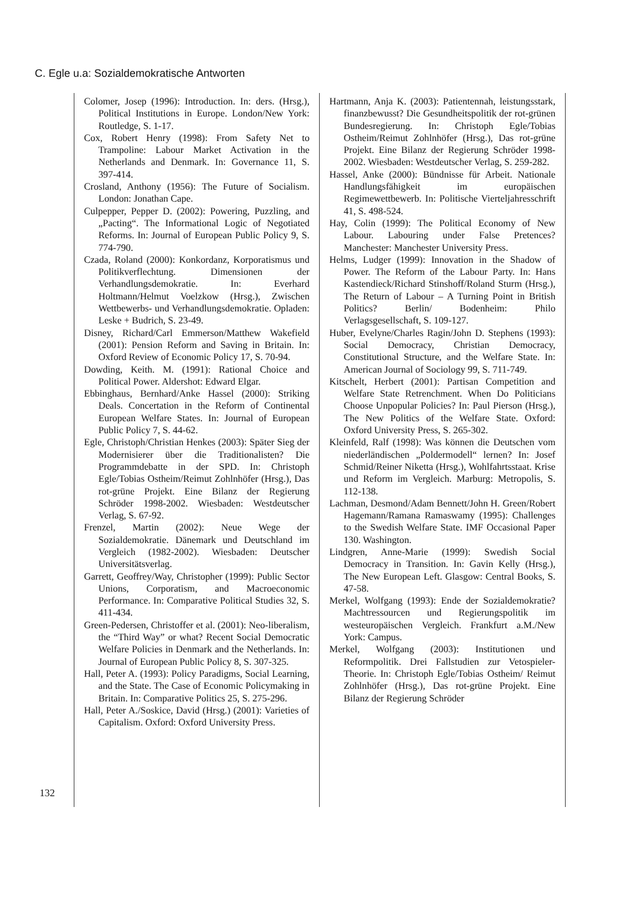C. Egle u.a: Sozialdemokratische Antworten
Colomer, Josep (1996): Introduction. In: ders. (Hrsg.), Political Institutions in Europe. London/New York: Routledge, S. 1-17.
Cox, Robert Henry (1998): From Safety Net to Trampoline: Labour Market Activation in the Netherlands and Denmark. In: Governance 11, S. 397-414.
Crosland, Anthony (1956): The Future of Socialism. London: Jonathan Cape.
Culpepper, Pepper D. (2002): Powering, Puzzling, and „Pacting“. The Informational Logic of Negotiated Reforms. In: Journal of European Public Policy 9, S. 774-790.
Czada, Roland (2000): Konkordanz, Korporatismus und Politikverflechtung. Dimensionen der Verhandlungsdemokratie. In: Everhard Holtmann/Helmut Voelzkow (Hrsg.), Zwischen Wettbewerbs- und Verhandlungsdemokratie. Opladen: Leske + Budrich, S. 23-49.
Disney, Richard/Carl Emmerson/Matthew Wakefield (2001): Pension Reform and Saving in Britain. In: Oxford Review of Economic Policy 17, S. 70-94.
Dowding, Keith. M. (1991): Rational Choice and Political Power. Aldershot: Edward Elgar.
Ebbinghaus, Bernhard/Anke Hassel (2000): Striking Deals. Concertation in the Reform of Continental European Welfare States. In: Journal of European Public Policy 7, S. 44-62.
Egle, Christoph/Christian Henkes (2003): Später Sieg der Modernisierer über die Traditionalisten? Die Programmdebatte in der SPD. In: Christoph Egle/Tobias Ostheim/Reimut Zohlnhöfer (Hrsg.), Das rot-grüne Projekt. Eine Bilanz der Regierung Schröder 1998-2002. Wiesbaden: Westdeutscher Verlag, S. 67-92.
Frenzel, Martin (2002): Neue Wege der Sozialdemokratie. Dänemark und Deutschland im Vergleich (1982-2002). Wiesbaden: Deutscher Universitätsverlag.
Garrett, Geoffrey/Way, Christopher (1999): Public Sector Unions, Corporatism, and Macroeconomic Performance. In: Comparative Political Studies 32, S. 411-434.
Green-Pedersen, Christoffer et al. (2001): Neo-liberalism, the “Third Way” or what? Recent Social Democratic Welfare Policies in Denmark and the Netherlands. In: Journal of European Public Policy 8, S. 307-325.
Hall, Peter A. (1993): Policy Paradigms, Social Learning, and the State. The Case of Economic Policymaking in Britain. In: Comparative Politics 25, S. 275-296.
Hall, Peter A./Soskice, David (Hrsg.) (2001): Varieties of Capitalism. Oxford: Oxford University Press.
Hartmann, Anja K. (2003): Patientennah, leistungsstark, finanzbewusst? Die Gesundheitspolitik der rot-grünen Bundesregierung. In: Christoph Egle/Tobias Ostheim/Reimut Zohlnhöfer (Hrsg.), Das rot-grüne Projekt. Eine Bilanz der Regierung Schröder 1998-2002. Wiesbaden: Westdeutscher Verlag, S. 259-282.
Hassel, Anke (2000): Bündnisse für Arbeit. Nationale Handlungsfähigkeit im europäischen Regimewettbewerb. In: Politische Vierteljahresschrift 41, S. 498-524.
Hay, Colin (1999): The Political Economy of New Labour. Labouring under False Pretences? Manchester: Manchester University Press.
Helms, Ludger (1999): Innovation in the Shadow of Power. The Reform of the Labour Party. In: Hans Kastendieck/Richard Stinshoff/Roland Sturm (Hrsg.), The Return of Labour – A Turning Point in British Politics? Berlin/ Bodenheim: Philo Verlagsgesellschaft, S. 109-127.
Huber, Evelyne/Charles Ragin/John D. Stephens (1993): Social Democracy, Christian Democracy, Constitutional Structure, and the Welfare State. In: American Journal of Sociology 99, S. 711-749.
Kitschelt, Herbert (2001): Partisan Competition and Welfare State Retrenchment. When Do Politicians Choose Unpopular Policies? In: Paul Pierson (Hrsg.), The New Politics of the Welfare State. Oxford: Oxford University Press, S. 265-302.
Kleinfeld, Ralf (1998): Was können die Deutschen vom niederländischen „Poldermodell“ lernen? In: Josef Schmid/Reiner Niketta (Hrsg.), Wohlfahrtsstaat. Krise und Reform im Vergleich. Marburg: Metropolis, S. 112-138.
Lachman, Desmond/Adam Bennett/John H. Green/Robert Hagemann/Ramana Ramaswamy (1995): Challenges to the Swedish Welfare State. IMF Occasional Paper 130. Washington.
Lindgren, Anne-Marie (1999): Swedish Social Democracy in Transition. In: Gavin Kelly (Hrsg.), The New European Left. Glasgow: Central Books, S. 47-58.
Merkel, Wolfgang (1993): Ende der Sozialdemokratie? Machtressourcen und Regierungspolitik im westeuropäischen Vergleich. Frankfurt a.M./New York: Campus.
Merkel, Wolfgang (2003): Institutionen und Reformpolitik. Drei Fallstudien zur Vetospieler-Theorie. In: Christoph Egle/Tobias Ostheim/ Reimut Zohlnhöfer (Hrsg.), Das rot-grüne Projekt. Eine Bilanz der Regierung Schröder
132